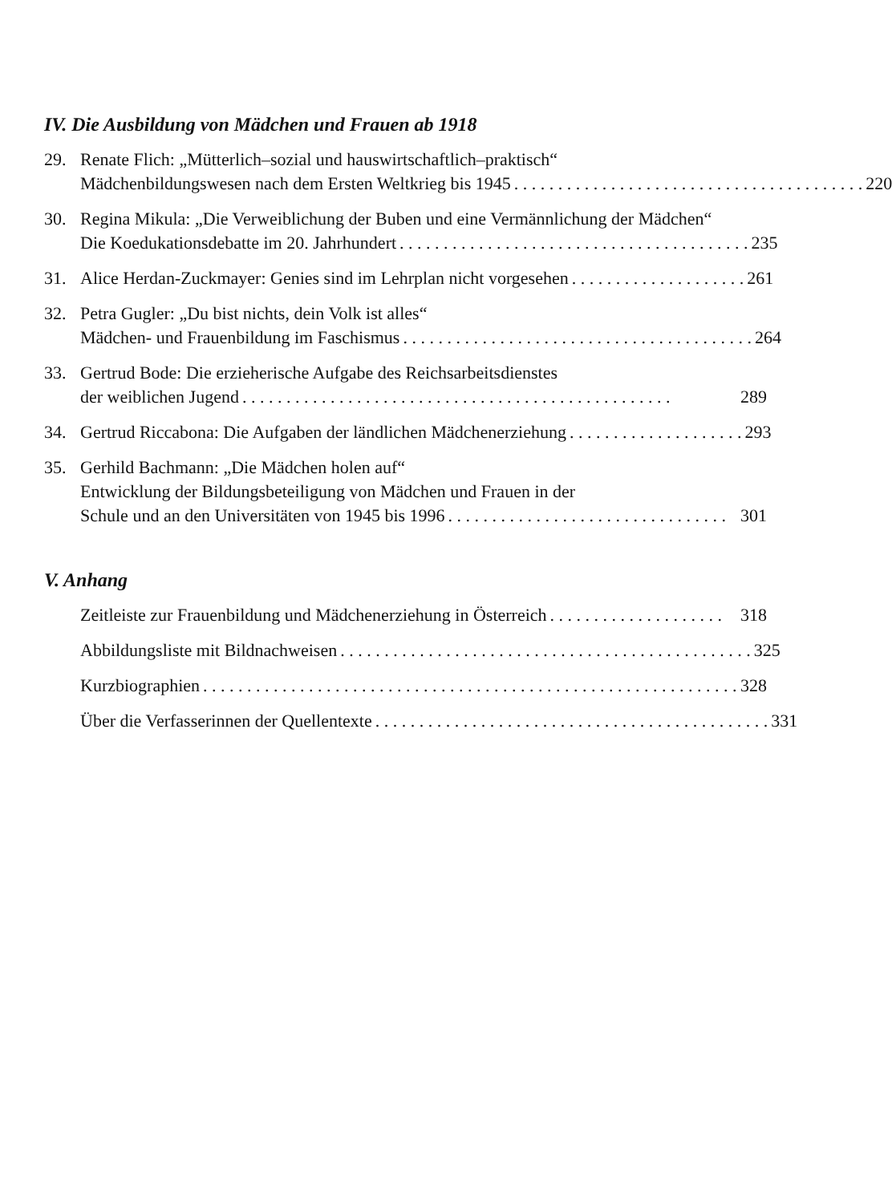IV. Die Ausbildung von Mädchen und Frauen ab 1918
29. Renate Flich: „Mütterlich–sozial und hauswirtschaftlich–praktisch“
Mädchenbildungswesen nach dem Ersten Weltkrieg bis 1945. . . . . . . . . . . . . . . . . . . . . . . . . . . . . . . . . . . . . . . . 220
30. Regina Mikula: „Die Verweiblichung der Buben und eine Vermännlichung der Mädchen“
Die Koedukationsdebatte im 20. Jahrhundert. . . . . . . . . . . . . . . . . . . . . . . . . . . . . . . . . . . . . . . . 235
31. Alice Herdan-Zuckmayer: Genies sind im Lehrplan nicht vorgesehen. . . . . . . . . . . . . . . . . . . . 261
32. Petra Gugler: „Du bist nichts, dein Volk ist alles“
Mädchen- und Frauenbildung im Faschismus. . . . . . . . . . . . . . . . . . . . . . . . . . . . . . . . . . . . . . . . 264
33. Gertrud Bode: Die erzieherische Aufgabe des Reichsarbeitsdienstes
der weiblichen Jugend. . . . . . . . . . . . . . . . . . . . . . . . . . . . . . . . . . . . . . . . . . . . . . . . . 289
34. Gertrud Riccabona: Die Aufgaben der ländlichen Mädchenerziehung. . . . . . . . . . . . . . . . . . . . 293
35. Gerhild Bachmann: „Die Mädchen holen auf“
Entwicklung der Bildungsbeteiligung von Mädchen und Frauen in der
Schule und an den Universitäten von 1945 bis 1996. . . . . . . . . . . . . . . . . . . . . . . . . . . . . . . . 301
V. Anhang
Zeitleiste zur Frauenbildung und Mädchenerziehung in Österreich. . . . . . . . . . . . . . . . . . . . 318
Abbildungsliste mit Bildnachweisen. . . . . . . . . . . . . . . . . . . . . . . . . . . . . . . . . . . . . . . . . . . . . . . 325
Kurzbiographien. . . . . . . . . . . . . . . . . . . . . . . . . . . . . . . . . . . . . . . . . . . . . . . . . . . . . . . . . . . . . 328
Über die Verfasserinnen der Quellentexte. . . . . . . . . . . . . . . . . . . . . . . . . . . . . . . . . . . . . . . . . . . . . 331